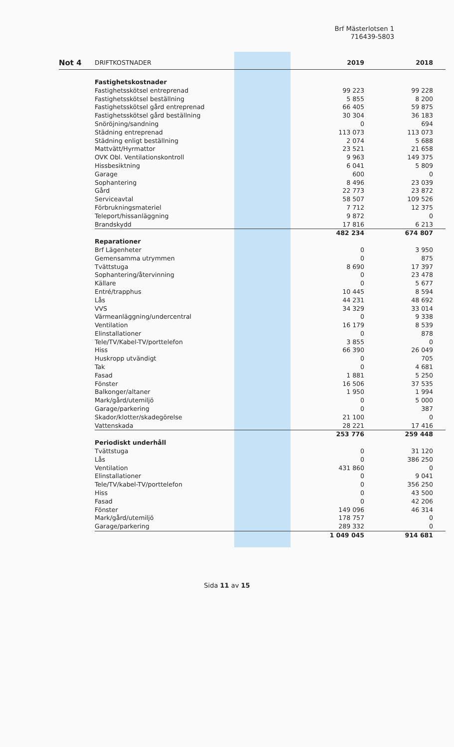Brf Mästerlotsen 1
716439-5803
| Not 4 | DRIFTKOSTNADER | | 2019 | 2018 |
| | Fastighetskostnader | | | |
| | Fastighetsskötsel entreprenad | | 99 223 | 99 228 |
| | Fastighetsskötsel beställning | | 5 855 | 8 200 |
| | Fastighetsskötsel gård entreprenad | | 66 405 | 59 875 |
| | Fastighetsskötsel gård beställning | | 30 304 | 36 183 |
| | Snöröjning/sandning | | 0 | 694 |
| | Städning entreprenad | | 113 073 | 113 073 |
| | Städning enligt beställning | | 2 074 | 5 688 |
| | Mattvätt/Hyrmattor | | 23 521 | 21 658 |
| | OVK Obl. Ventilationskontroll | | 9 963 | 149 375 |
| | Hissbesiktning | | 6 041 | 5 809 |
| | Garage | | 600 | 0 |
| | Sophantering | | 8 496 | 23 039 |
| | Gård | | 22 773 | 23 872 |
| | Serviceavtal | | 58 507 | 109 526 |
| | Förbrukningsmateriel | | 7 712 | 12 375 |
| | Teleport/hissanläggning | | 9 872 | 0 |
| | Brandskydd | | 17 816 | 6 213 |
| | | | 482 234 | 674 807 |
| | Reparationer | | | |
| | Brf Lägenheter | | 0 | 3 950 |
| | Gemensamma utrymmen | | 0 | 875 |
| | Tvättstuga | | 8 690 | 17 397 |
| | Sophantering/återvinning | | 0 | 23 478 |
| | Källare | | 0 | 5 677 |
| | Entré/trapphus | | 10 445 | 8 594 |
| | Lås | | 44 231 | 48 692 |
| | VVS | | 34 329 | 33 014 |
| | Värmeanläggning/undercentral | | 0 | 9 338 |
| | Ventilation | | 16 179 | 8 539 |
| | Elinstallationer | | 0 | 878 |
| | Tele/TV/Kabel-TV/porttelefon | | 3 855 | 0 |
| | Hiss | | 66 390 | 26 049 |
| | Huskropp utvändigt | | 0 | 705 |
| | Tak | | 0 | 4 681 |
| | Fasad | | 1 881 | 5 250 |
| | Fönster | | 16 506 | 37 535 |
| | Balkonger/altaner | | 1 950 | 1 994 |
| | Mark/gård/utemiljö | | 0 | 5 000 |
| | Garage/parkering | | 0 | 387 |
| | Skador/klotter/skadegörelse | | 21 100 | 0 |
| | Vattenskada | | 28 221 | 17 416 |
| | | | 253 776 | 259 448 |
| | Periodiskt underhåll | | | |
| | Tvättstuga | | 0 | 31 120 |
| | Lås | | 0 | 386 250 |
| | Ventilation | | 431 860 | 0 |
| | Elinstallationer | | 0 | 9 041 |
| | Tele/TV/kabel-TV/porttelefon | | 0 | 356 250 |
| | Hiss | | 0 | 43 500 |
| | Fasad | | 0 | 42 206 |
| | Fönster | | 149 096 | 46 314 |
| | Mark/gård/utemiljö | | 178 757 | 0 |
| | Garage/parkering | | 289 332 | 0 |
| | | | 1 049 045 | 914 681 |
Sida 11 av 15